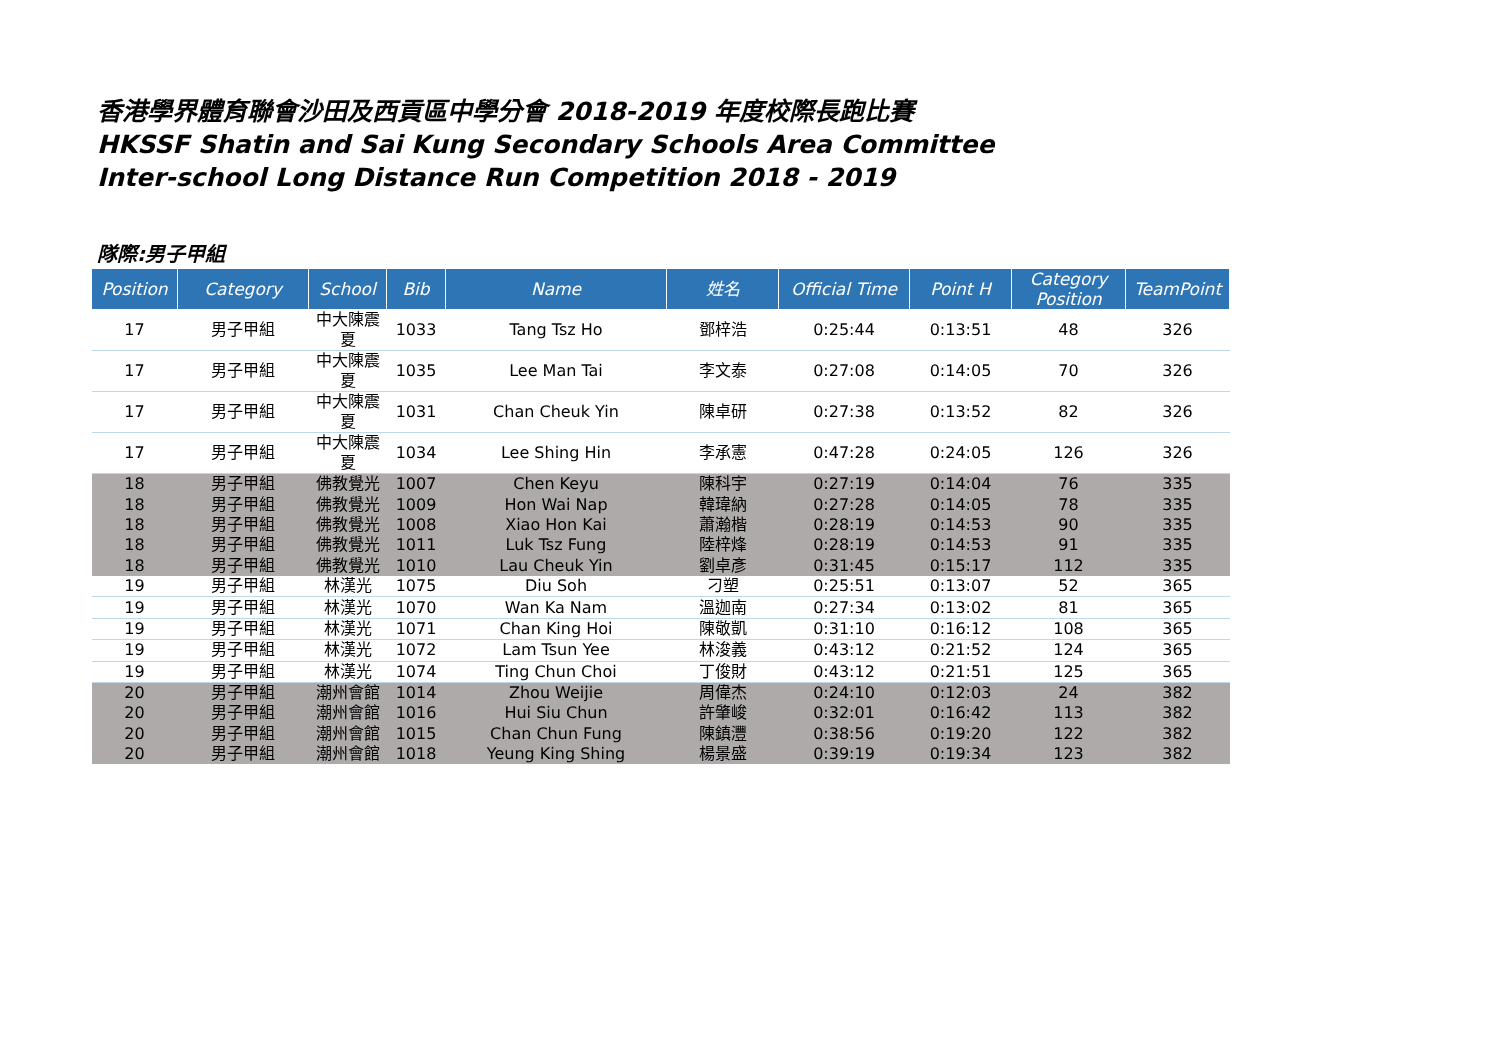香港學界體育聯會沙田及西貢區中學分會 2018-2019 年度校際長跑比賽
HKSSF Shatin and Sai Kung Secondary Schools Area Committee
Inter-school Long Distance Run Competition 2018 - 2019
隊際:男子甲組
| Position | Category | School | Bib | Name | 姓名 | Official Time | Point H | Category Position | TeamPoint |
| --- | --- | --- | --- | --- | --- | --- | --- | --- | --- |
| 17 | 男子甲組 | 中大陳震夏 | 1033 | Tang Tsz Ho | 鄧梓浩 | 0:25:44 | 0:13:51 | 48 | 326 |
| 17 | 男子甲組 | 中大陳震夏 | 1035 | Lee Man Tai | 李文泰 | 0:27:08 | 0:14:05 | 70 | 326 |
| 17 | 男子甲組 | 中大陳震夏 | 1031 | Chan Cheuk Yin | 陳卓研 | 0:27:38 | 0:13:52 | 82 | 326 |
| 17 | 男子甲組 | 中大陳震夏 | 1034 | Lee Shing Hin | 李承憲 | 0:47:28 | 0:24:05 | 126 | 326 |
| 18 | 男子甲組 | 佛教覺光 | 1007 | Chen Keyu | 陳科宇 | 0:27:19 | 0:14:04 | 76 | 335 |
| 18 | 男子甲組 | 佛教覺光 | 1009 | Hon Wai Nap | 韓瑋納 | 0:27:28 | 0:14:05 | 78 | 335 |
| 18 | 男子甲組 | 佛教覺光 | 1008 | Xiao Hon Kai | 蕭瀚楷 | 0:28:19 | 0:14:53 | 90 | 335 |
| 18 | 男子甲組 | 佛教覺光 | 1011 | Luk Tsz Fung | 陸梓烽 | 0:28:19 | 0:14:53 | 91 | 335 |
| 18 | 男子甲組 | 佛教覺光 | 1010 | Lau Cheuk Yin | 劉卓彥 | 0:31:45 | 0:15:17 | 112 | 335 |
| 19 | 男子甲組 | 林漢光 | 1075 | Diu Soh | 刁塑 | 0:25:51 | 0:13:07 | 52 | 365 |
| 19 | 男子甲組 | 林漢光 | 1070 | Wan Ka Nam | 溫迦南 | 0:27:34 | 0:13:02 | 81 | 365 |
| 19 | 男子甲組 | 林漢光 | 1071 | Chan King Hoi | 陳敬凱 | 0:31:10 | 0:16:12 | 108 | 365 |
| 19 | 男子甲組 | 林漢光 | 1072 | Lam Tsun Yee | 林浚義 | 0:43:12 | 0:21:52 | 124 | 365 |
| 19 | 男子甲組 | 林漢光 | 1074 | Ting Chun Choi | 丁俊財 | 0:43:12 | 0:21:51 | 125 | 365 |
| 20 | 男子甲組 | 潮州會館 | 1014 | Zhou Weijie | 周偉杰 | 0:24:10 | 0:12:03 | 24 | 382 |
| 20 | 男子甲組 | 潮州會館 | 1016 | Hui Siu Chun | 許肇峻 | 0:32:01 | 0:16:42 | 113 | 382 |
| 20 | 男子甲組 | 潮州會館 | 1015 | Chan Chun Fung | 陳鎮灃 | 0:38:56 | 0:19:20 | 122 | 382 |
| 20 | 男子甲組 | 潮州會館 | 1018 | Yeung King Shing | 楊景盛 | 0:39:19 | 0:19:34 | 123 | 382 |